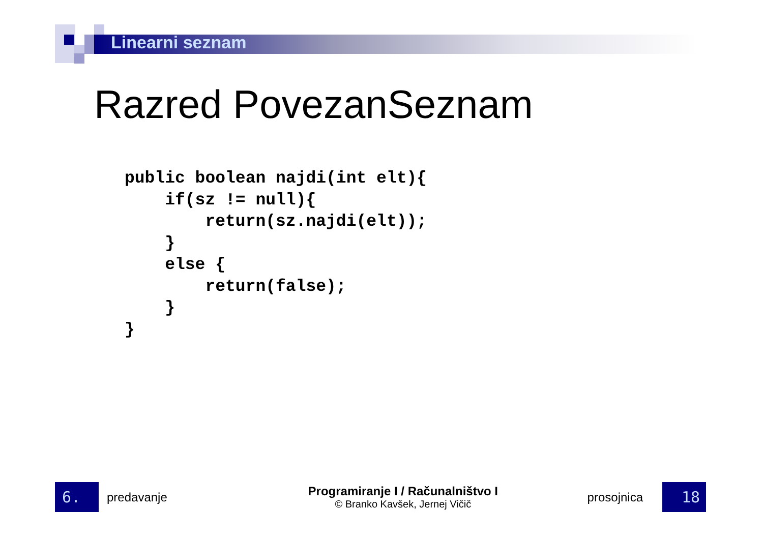Linearni seznam
Razred PovezanSeznam
public boolean najdi(int elt){
    if(sz != null){
        return(sz.najdi(elt));
    }
    else {
        return(false);
    }
}
6.
predavanje
Programiranje I / Računalništvo I
© Branko Kavšek, Jernej Vičič
prosojnica
18